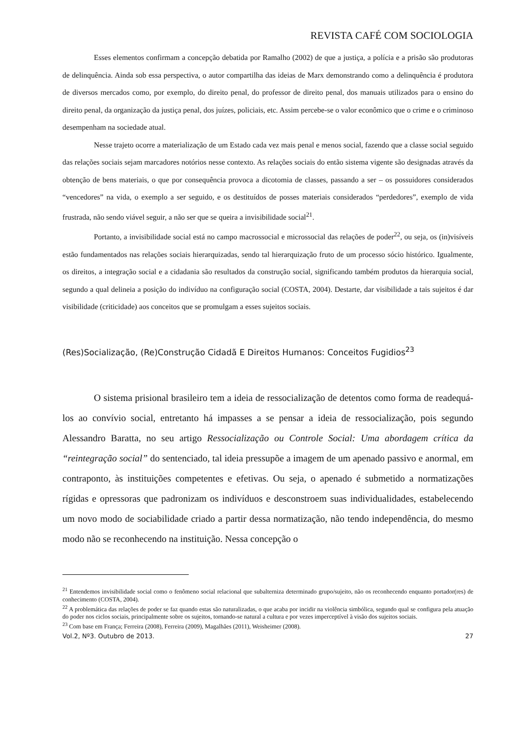REVISTA CAFÉ COM SOCIOLOGIA
Esses elementos confirmam a concepção debatida por Ramalho (2002) de que a justiça, a polícia e a prisão são produtoras de delinquência. Ainda sob essa perspectiva, o autor compartilha das ideias de Marx demonstrando como a delinquência é produtora de diversos mercados como, por exemplo, do direito penal, do professor de direito penal, dos manuais utilizados para o ensino do direito penal, da organização da justiça penal, dos juízes, policiais, etc. Assim percebe-se o valor econômico que o crime e o criminoso desempenham na sociedade atual.
Nesse trajeto ocorre a materialização de um Estado cada vez mais penal e menos social, fazendo que a classe social seguido das relações sociais sejam marcadores notórios nesse contexto. As relações sociais do então sistema vigente são designadas através da obtenção de bens materiais, o que por consequência provoca a dicotomia de classes, passando a ser – os possuidores considerados “vencedores” na vida, o exemplo a ser seguido, e os destituídos de posses materiais considerados “perdedores”, exemplo de vida frustrada, não sendo viável seguir, a não ser que se queira a invisibilidade social<sup>21</sup>.
Portanto, a invisibilidade social está no campo macrossocial e microssocial das relações de poder<sup>22</sup>, ou seja, os (in)visíveis estão fundamentados nas relações sociais hierarquizadas, sendo tal hierarquização fruto de um processo sócio histórico. Igualmente, os direitos, a integração social e a cidadania são resultados da construção social, significando também produtos da hierarquia social, segundo a qual delineia a posição do indivíduo na configuração social (COSTA, 2004). Destarte, dar visibilidade a tais sujeitos é dar visibilidade (criticidade) aos conceitos que se promulgam a esses sujeitos sociais.
(Res)Socialização, (Re)Construção Cidadã E Direitos Humanos: Conceitos Fugidios<sup>23</sup>
O sistema prisional brasileiro tem a ideia de ressocialização de detentos como forma de readequá-los ao convívio social, entretanto há impasses a se pensar a ideia de ressocialização, pois segundo Alessandro Baratta, no seu artigo Ressocialização ou Controle Social: Uma abordagem crítica da “reintegração social” do sentenciado, tal ideia pressupõe a imagem de um apenado passivo e anormal, em contraponto, às instituições competentes e efetivas. Ou seja, o apenado é submetido a normatizações rígidas e opressoras que padronizam os indivíduos e desconstroem suas individualidades, estabelecendo um novo modo de sociabilidade criado a partir dessa normatização, não tendo independência, do mesmo modo não se reconhecendo na instituição. Nessa concepção o
<sup>21</sup> Entendemos invisibilidade social como o fenômeno social relacional que subalterniza determinado grupo/sujeito, não os reconhecendo enquanto portador(res) de conhecimento (COSTA, 2004).
<sup>22</sup> A problemática das relações de poder se faz quando estas são naturalizadas, o que acaba por incidir na violência simbólica, segundo qual se configura pela atuação do poder nos ciclos sociais, principalmente sobre os sujeitos, tornando-se natural a cultura e por vezes imperceptível à visão dos sujeitos sociais.
<sup>23</sup> Com base em França; Ferreira (2008), Ferreira (2009), Magalhães (2011), Weisheimer (2008).
Vol.2, Nº3. Outubro de 2013. 27